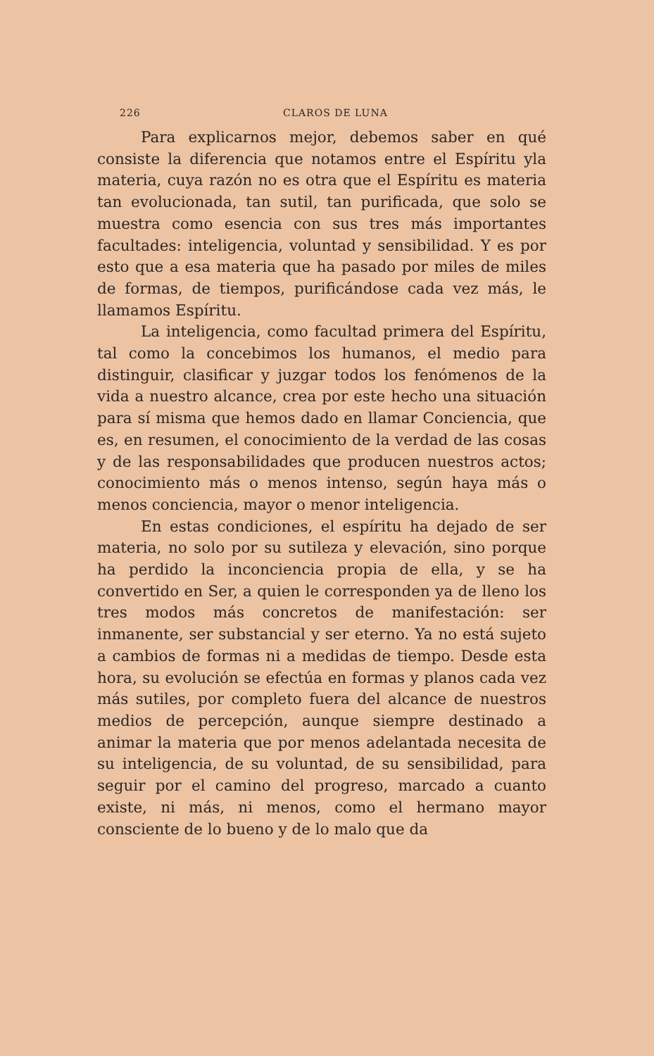226 CLAROS DE LUNA
Para explicarnos mejor, debemos saber en qué consiste la diferencia que notamos entre el Espíritu yla materia, cuya razón no es otra que el Espíritu es materia tan evolucionada, tan sutil, tan purificada, que solo se muestra como esencia con sus tres más importantes facultades: inteligencia, voluntad y sensibilidad. Y es por esto que a esa materia que ha pasado por miles de miles de formas, de tiempos, purificándose cada vez más, le llamamos Espíritu.
La inteligencia, como facultad primera del Espíritu, tal como la concebimos los humanos, el medio para distinguir, clasificar y juzgar todos los fenómenos de la vida a nuestro alcance, crea por este hecho una situación para sí misma que hemos dado en llamar Conciencia, que es, en resumen, el conocimiento de la verdad de las cosas y de las responsabilidades que producen nuestros actos; conocimiento más o menos intenso, según haya más o menos conciencia, mayor o menor inteligencia.
En estas condiciones, el espíritu ha dejado de ser materia, no solo por su sutileza y elevación, sino porque ha perdido la inconciencia propia de ella, y se ha convertido en Ser, a quien le corresponden ya de lleno los tres modos más concretos de manifestación: ser inmanente, ser substancial y ser eterno. Ya no está sujeto a cambios de formas ni a medidas de tiempo. Desde esta hora, su evolución se efectúa en formas y planos cada vez más sutiles, por completo fuera del alcance de nuestros medios de percepción, aunque siempre destinado a animar la materia que por menos adelantada necesita de su inteligencia, de su voluntad, de su sensibilidad, para seguir por el camino del progreso, marcado a cuanto existe, ni más, ni menos, como el hermano mayor consciente de lo bueno y de lo malo que da